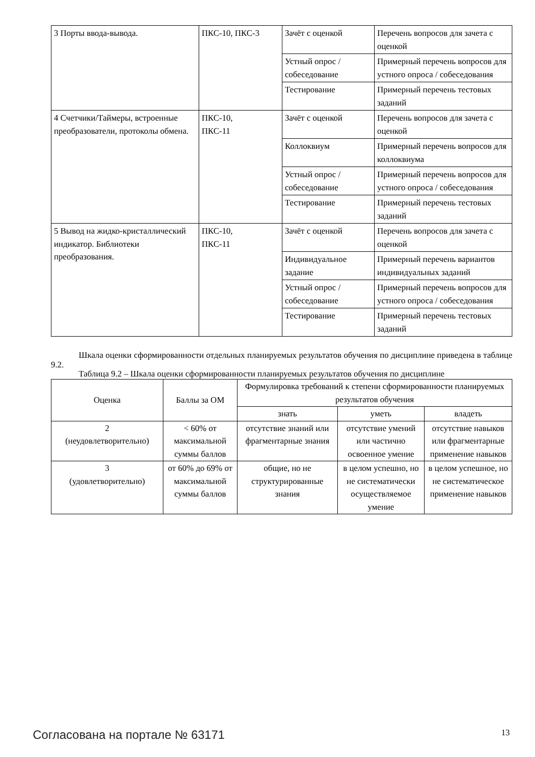| 3 Порты ввода-вывода. | ПКС-10, ПКС-3 | Зачёт с оценкой | Перечень вопросов для зачета с оценкой |
| | | Устный опрос / собеседование | Примерный перечень вопросов для устного опроса / собеседования |
| | | Тестирование | Примерный перечень тестовых заданий |
| 4 Счетчики/Таймеры, встроенные преобразователи, протоколы обмена. | ПКС-10, ПКС-11 | Зачёт с оценкой | Перечень вопросов для зачета с оценкой |
| | | Коллоквиум | Примерный перечень вопросов для коллоквиума |
| | | Устный опрос / собеседование | Примерный перечень вопросов для устного опроса / собеседования |
| | | Тестирование | Примерный перечень тестовых заданий |
| 5 Вывод на жидко-кристаллический индикатор. Библиотеки преобразования. | ПКС-10, ПКС-11 | Зачёт с оценкой | Перечень вопросов для зачета с оценкой |
| | | Индивидуальное задание | Примерный перечень вариантов индивидуальных заданий |
| | | Устный опрос / собеседование | Примерный перечень вопросов для устного опроса / собеседования |
| | | Тестирование | Примерный перечень тестовых заданий |
Шкала оценки сформированности отдельных планируемых результатов обучения по дисциплине приведена в таблице 9.2.
Таблица 9.2 – Шкала оценки сформированности планируемых результатов обучения по дисциплине
| Оценка | Баллы за ОМ | Формулировка требований к степени сформированности планируемых результатов обучения | | |
| --- | --- | --- | --- | --- |
| | | знать | уметь | владеть |
| 2 (неудовлетворительно) | < 60% от максимальной суммы баллов | отсутствие знаний или фрагментарные знания | отсутствие умений или частично освоенное умение | отсутствие навыков или фрагментарные применение навыков |
| 3 (удовлетворительно) | от 60% до 69% от максимальной суммы баллов | общие, но не структурированные знания | в целом успешно, но не систематически осуществляемое умение | в целом успешное, но не систематическое применение навыков |
Согласована на портале № 63171 13